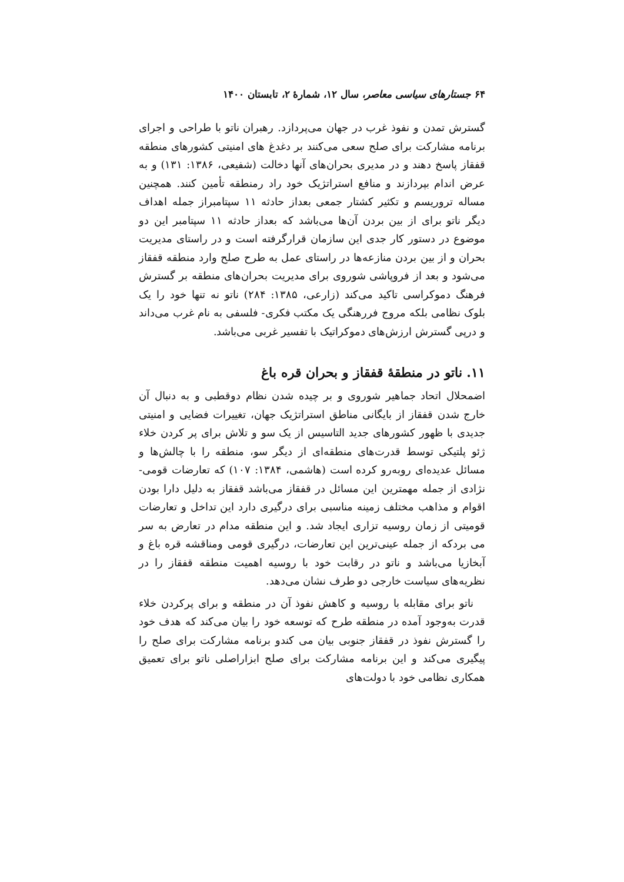۶۴ جستارهای سیاسی معاصر، سال ۱۲، شمارهٔ ۲، تابستان ۱۴۰۰
گسترش تمدن و نفوذ غرب در جهان می‌پردازد. رهبران ناتو با طراحی و اجرای برنامه مشارکت برای صلح سعی می‌کنند بر دغدغ های امنیتی کشورهای منطقه قفقاز پاسخ دهند و در مدیری بحران‌های آنها دخالت (شفیعی، ۱۳۸۶: ۱۳۱) و به عرض اندام بپردازند و منافع استراتژیک خود راد رمنطقه تأمین کنند. همچنین مساله تروریسم و تکثیر کشتار جمعی بعداز حادثه ۱۱ سپتامبراز جمله اهداف دیگر ناتو برای از بین بردن آن‌ها می‌باشد که بعداز حادثه ۱۱ سپتامبر این دو موضوع در دستور کار جدی این سازمان قرارگرفته است و در راستای مدیریت بحران و از بین بردن منازعه‌ها در راستای عمل به طرح صلح وارد منطقه قفقاز می‌شود و بعد از فروپاشی شوروی برای مدیریت بحران‌های منطقه بر گسترش فرهنگ دموکراسی تاکید می‌کند (زارعی، ۱۳۸۵: ۲۸۴) ناتو نه تنها خود را یک بلوک نظامی بلکه مروج فررهنگی یک مکتب فکری- فلسفی به نام غرب می‌داند و درپی گسترش ارزش‌های دموکراتیک با تفسیر غربی می‌باشد.
۱۱. ناتو در منطقهٔ قفقاز و بحران قره باغ
اضمحلال اتحاد جماهیر شوروی و بر چیده شدن نظام دوقطبی و به دنبال آن خارج شدن قفقاز از بایگانی مناطق استراتژیک جهان، تغییرات فضایی و امنیتی جدیدی با ظهور کشورهای جدید التاسیس از یک سو و تلاش برای پر کردن خلاء ژئو پلتیکی توسط قدرت‌های منطقه‌ای از دیگر سو، منطقه را با چالش‌ها و مسائل عدیده‌ای روبه‌رو کرده است (هاشمی، ۱۳۸۴: ۱۰۷) که تعارضات قومی- نژادی از جمله مهمترین این مسائل در قفقاز می‌باشد قفقاز به دلیل دارا بودن اقوام و مذاهب مختلف زمینه مناسبی برای درگیری دارد این تداخل و تعارضات قومیتی از زمان روسیه تزاری ایجاد شد. و این منطقه مدام در تعارض به سر می بردکه از جمله عینی‌ترین این تعارضات، درگیری قومی ومناقشه قره باغ و آبخازیا می‌باشد و ناتو در رقابت خود با روسیه اهمیت منطقه قفقاز را در نظریه‌های سیاست خارجی دو طرف نشان می‌دهد.
ناتو برای مقابله با روسیه و کاهش نفوذ آن در منطقه و برای پرکردن خلاء قدرت به‌وجود آمده در منطقه طرح که توسعه خود را بیان می‌کند که هدف خود را گسترش نفوذ در قفقاز جنوبی بیان می کندو برنامه مشارکت برای صلح را پیگیری می‌کند و این برنامه مشارکت برای صلح ابزاراصلی ناتو برای تعمیق همکاری نظامی خود با دولت‌های